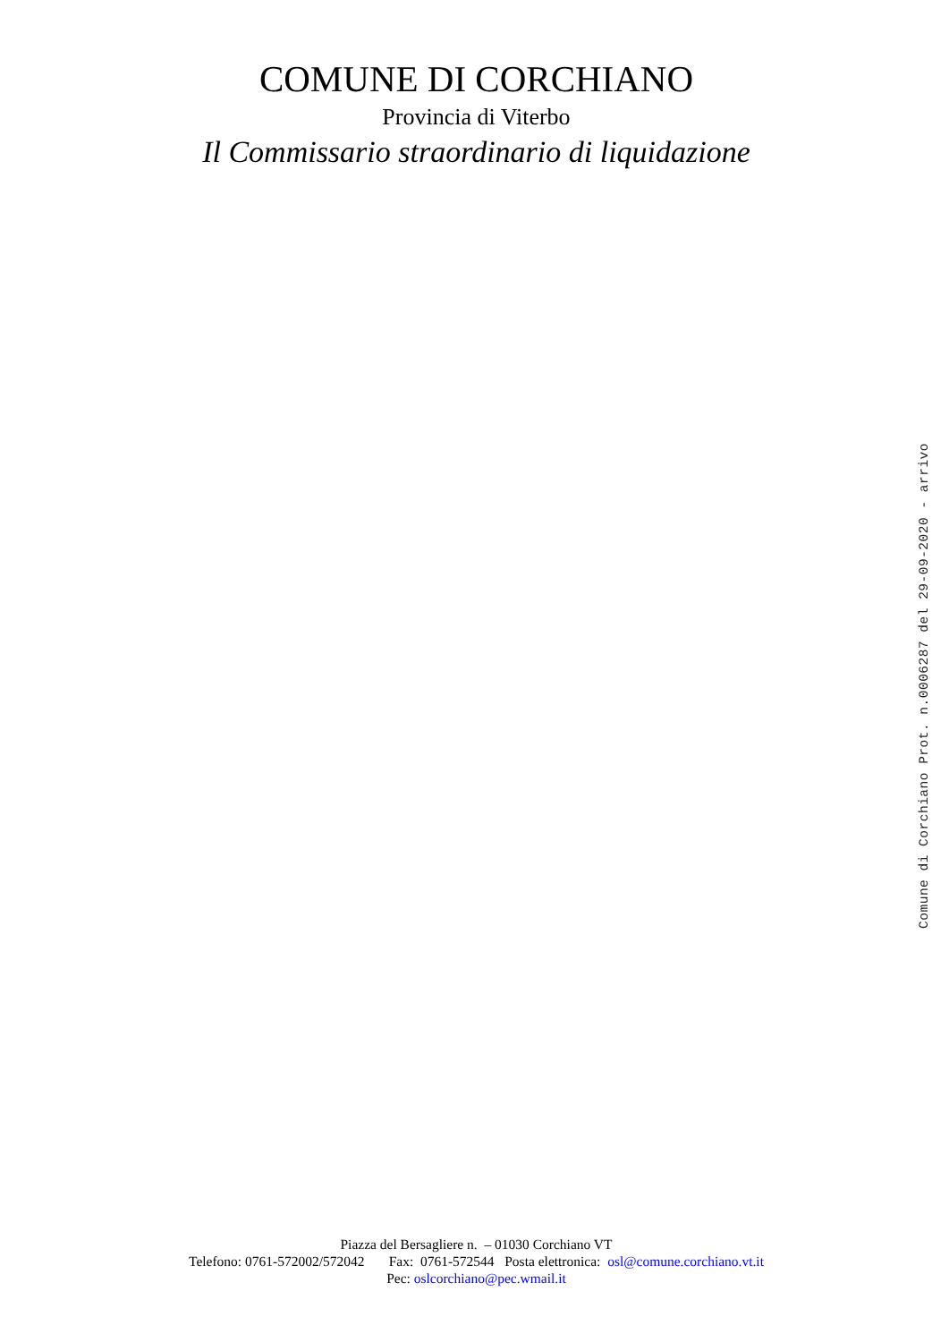COMUNE DI CORCHIANO
Provincia di Viterbo
Il Commissario straordinario di liquidazione
Piazza del Bersagliere n. – 01030 Corchiano VT
Telefono: 0761-572002/572042 Fax: 0761-572544 Posta elettronica: osl@comune.corchiano.vt.it
Pec: oslcorchiano@pec.wmail.it
Comune di Corchiano Prot. n.0006287 del 29-09-2020 - arrivo